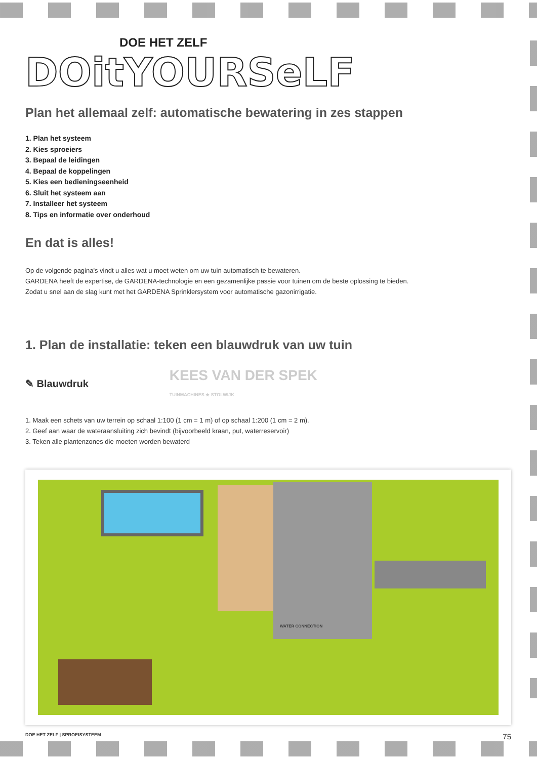DOE HET ZELF
DOitYOURSeLF
Plan het allemaal zelf: automatische bewatering in zes stappen
1. Plan het systeem
2. Kies sproeiers
3. Bepaal de leidingen
4. Bepaal de koppelingen
5. Kies een bedieningseenheid
6. Sluit het systeem aan
7. Installeer het systeem
8. Tips en informatie over onderhoud
En dat is alles!
Op de volgende pagina's vindt u alles wat u moet weten om uw tuin automatisch te bewateren.
GARDENA heeft de expertise, de GARDENA-technologie en een gezamenlijke passie voor tuinen om de beste oplossing te bieden.
Zodat u snel aan de slag kunt met het GARDENA Sprinklersystem voor automatische gazonirrigatie.
1. Plan de installatie: teken een blauwdruk van uw tuin
✎ Blauwdruk KEES VAN DER SPEK
TUINMACHINES ★ STOLWIJK
1. Maak een schets van uw terrein op schaal 1:100 (1 cm = 1 m) of op schaal 1:200 (1 cm = 2 m).
2. Geef aan waar de wateraansluiting zich bevindt (bijvoorbeeld kraan, put, waterreservoir)
3. Teken alle plantenzones die moeten worden bewaterd
WATER CONNECTION
DOE HET ZELF | SPROEISYSTEEM 75